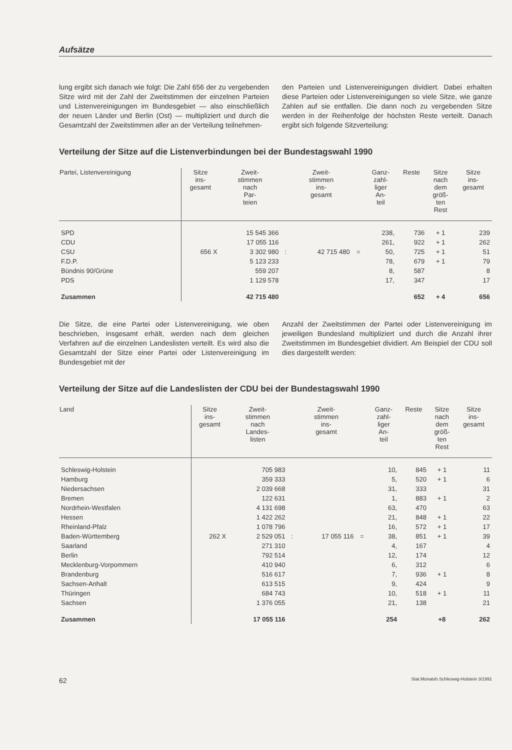Aufsätze
lung ergibt sich danach wie folgt: Die Zahl 656 der zu vergebenden Sitze wird mit der Zahl der Zweitstimmen der einzelnen Parteien und Listenvereinigungen im Bundesgebiet — also einschließlich der neuen Länder und Berlin (Ost) — multipliziert und durch die Gesamtzahl der Zweitstimmen aller an der Verteilung teilnehmen-
den Parteien und Listenvereinigungen dividiert. Dabei erhalten diese Parteien oder Listenvereinigungen so viele Sitze, wie ganze Zahlen auf sie entfallen. Die dann noch zu vergebenden Sitze werden in der Reihenfolge der höchsten Reste verteilt. Danach ergibt sich folgende Sitzverteilung:
Verteilung der Sitze auf die Listenverbindungen bei der Bundestagswahl 1990
| Partei, Listenvereinigung | Sitze ins- gesamt | Zweit- stimmen nach Par- teien | | Zweit- stimmen ins- gesamt | | Ganz- zahl- liger An- teil | Reste | Sitze nach dem größ- ten Rest | Sitze ins- gesamt |
| --- | --- | --- | --- | --- | --- | --- | --- | --- | --- |
| SPD | | 15 545 366 | | | | 238, | 736 | + 1 | 239 |
| CDU | | 17 055 116 | | | | 261, | 922 | + 1 | 262 |
| CSU | 656 X | 3 302 980 | : | 42 715 480 | = | 50, | 725 | + 1 | 51 |
| F.D.P. | | 5 123 233 | | | | 78, | 679 | + 1 | 79 |
| Bündnis 90/Grüne | | 559 207 | | | | 8, | 587 | | 8 |
| PDS | | 1 129 578 | | | | 17, | 347 | | 17 |
| Zusammen | | 42 715 480 | | | | 652 | | + 4 | 656 |
Die Sitze, die eine Partei oder Listenvereinigung, wie oben beschrieben, insgesamt erhält, werden nach dem gleichen Verfahren auf die einzelnen Landeslisten verteilt. Es wird also die Gesamtzahl der Sitze einer Partei oder Listenvereinigung im Bundesgebiet mit der
Anzahl der Zweitstimmen der Partei oder Listenvereinigung im jeweiligen Bundesland multipliziert und durch die Anzahl ihrer Zweitstimmen im Bundesgebiet dividiert. Am Beispiel der CDU soll dies dargestellt werden:
Verteilung der Sitze auf die Landeslisten der CDU bei der Bundestagswahl 1990
| Land | Sitze ins- gesamt | Zweit- stimmen nach Landes- listen | | Zweit- stimmen ins- gesamt | | Ganz- zahl- liger An- teil | Reste | Sitze nach dem größ- ten Rest | Sitze ins- gesamt |
| --- | --- | --- | --- | --- | --- | --- | --- | --- | --- |
| Schleswig-Holstein | | 705 983 | | | | 10, | 845 | + 1 | 11 |
| Hamburg | | 359 333 | | | | 5, | 520 | + 1 | 6 |
| Niedersachsen | | 2 039 668 | | | | 31, | 333 | | 31 |
| Bremen | | 122 631 | | | | 1, | 883 | + 1 | 2 |
| Nordrhein-Westfalen | | 4 131 698 | | | | 63, | 470 | | 63 |
| Hessen | | 1 422 262 | | | | 21, | 848 | + 1 | 22 |
| Rheinland-Pfalz | | 1 078 796 | | | | 16, | 572 | + 1 | 17 |
| Baden-Württemberg | 262 X | 2 529 051 | : | 17 055 116 | = | 38, | 851 | + 1 | 39 |
| Saarland | | 271 310 | | | | 4, | 167 | | 4 |
| Berlin | | 792 514 | | | | 12, | 174 | | 12 |
| Mecklenburg-Vorpommern | | 410 940 | | | | 6, | 312 | | 6 |
| Brandenburg | | 516 617 | | | | 7, | 936 | + 1 | 8 |
| Sachsen-Anhalt | | 613 515 | | | | 9, | 424 | | 9 |
| Thüringen | | 684 743 | | | | 10, | 518 | + 1 | 11 |
| Sachsen | | 1 376 055 | | | | 21, | 138 | | 21 |
| Zusammen | | 17 055 116 | | | | 254 | | +8 | 262 |
62 Stat.Monatsh.Schleswig-Holstein 3/1991